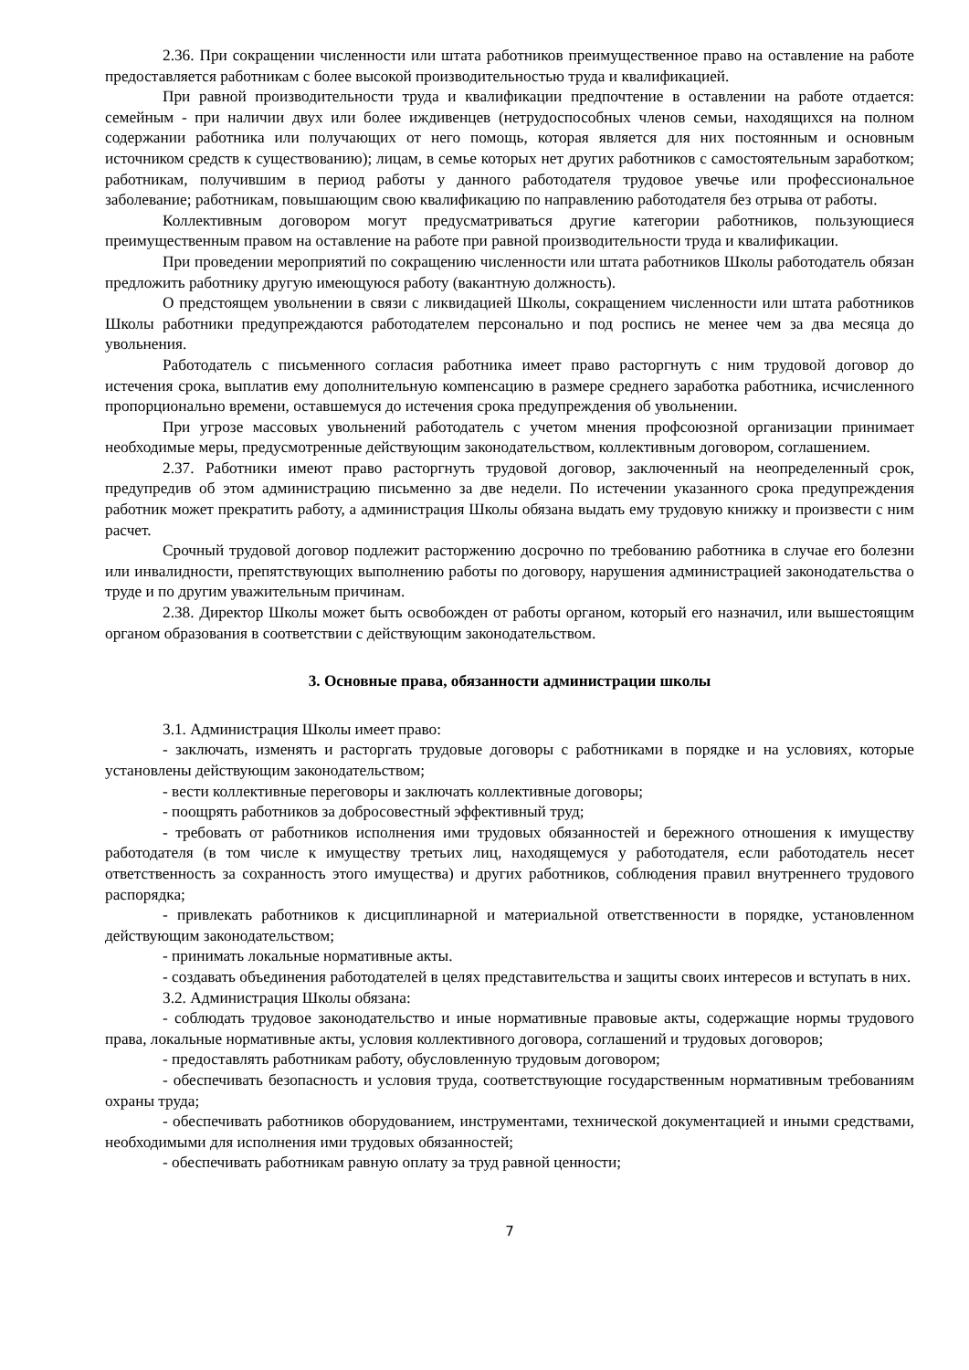2.36. При сокращении численности или штата работников преимущественное право на оставление на работе предоставляется работникам с более высокой производительностью труда и квалификацией.
При равной производительности труда и квалификации предпочтение в оставлении на работе отдается: семейным - при наличии двух или более иждивенцев (нетрудоспособных членов семьи, находящихся на полном содержании работника или получающих от него помощь, которая является для них постоянным и основным источником средств к существованию); лицам, в семье которых нет других работников с самостоятельным заработком; работникам, получившим в период работы у данного работодателя трудовое увечье или профессиональное заболевание; работникам, повышающим свою квалификацию по направлению работодателя без отрыва от работы.
Коллективным договором могут предусматриваться другие категории работников, пользующиеся преимущественным правом на оставление на работе при равной производительности труда и квалификации.
При проведении мероприятий по сокращению численности или штата работников Школы работодатель обязан предложить работнику другую имеющуюся работу (вакантную должность).
О предстоящем увольнении в связи с ликвидацией Школы, сокращением численности или штата работников Школы работники предупреждаются работодателем персонально и под роспись не менее чем за два месяца до увольнения.
Работодатель с письменного согласия работника имеет право расторгнуть с ним трудовой договор до истечения срока, выплатив ему дополнительную компенсацию в размере среднего заработка работника, исчисленного пропорционально времени, оставшемуся до истечения срока предупреждения об увольнении.
При угрозе массовых увольнений работодатель с учетом мнения профсоюзной организации принимает необходимые меры, предусмотренные действующим законодательством, коллективным договором, соглашением.
2.37. Работники имеют право расторгнуть трудовой договор, заключенный на неопределенный срок, предупредив об этом администрацию письменно за две недели. По истечении указанного срока предупреждения работник может прекратить работу, а администрация Школы обязана выдать ему трудовую книжку и произвести с ним расчет.
Срочный трудовой договор подлежит расторжению досрочно по требованию работника в случае его болезни или инвалидности, препятствующих выполнению работы по договору, нарушения администрацией законодательства о труде и по другим уважительным причинам.
2.38. Директор Школы может быть освобожден от работы органом, который его назначил, или вышестоящим органом образования в соответствии с действующим законодательством.
3. Основные права, обязанности администрации школы
3.1. Администрация Школы имеет право:
- заключать, изменять и расторгать трудовые договоры с работниками в порядке и на условиях, которые установлены действующим законодательством;
- вести коллективные переговоры и заключать коллективные договоры;
- поощрять работников за добросовестный эффективный труд;
- требовать от работников исполнения ими трудовых обязанностей и бережного отношения к имуществу работодателя (в том числе к имуществу третьих лиц, находящемуся у работодателя, если работодатель несет ответственность за сохранность этого имущества) и других работников, соблюдения правил внутреннего трудового распорядка;
- привлекать работников к дисциплинарной и материальной ответственности в порядке, установленном действующим законодательством;
- принимать локальные нормативные акты.
- создавать объединения работодателей в целях представительства и защиты своих интересов и вступать в них.
3.2. Администрация Школы обязана:
- соблюдать трудовое законодательство и иные нормативные правовые акты, содержащие нормы трудового права, локальные нормативные акты, условия коллективного договора, соглашений и трудовых договоров;
- предоставлять работникам работу, обусловленную трудовым договором;
- обеспечивать безопасность и условия труда, соответствующие государственным нормативным требованиям охраны труда;
- обеспечивать работников оборудованием, инструментами, технической документацией и иными средствами, необходимыми для исполнения ими трудовых обязанностей;
- обеспечивать работникам равную оплату за труд равной ценности;
7